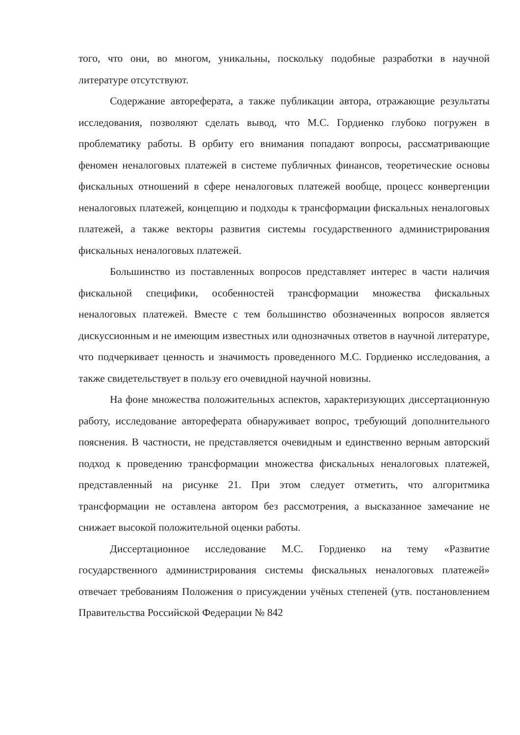того, что они, во многом, уникальны, поскольку подобные разработки в научной литературе отсутствуют.
Содержание автореферата, а также публикации автора, отражающие результаты исследования, позволяют сделать вывод, что М.С. Гордиенко глубоко погружен в проблематику работы. В орбиту его внимания попадают вопросы, рассматривающие феномен неналоговых платежей в системе публичных финансов, теоретические основы фискальных отношений в сфере неналоговых платежей вообще, процесс конвергенции неналоговых платежей, концепцию и подходы к трансформации фискальных неналоговых платежей, а также векторы развития системы государственного администрирования фискальных неналоговых платежей.
Большинство из поставленных вопросов представляет интерес в части наличия фискальной специфики, особенностей трансформации множества фискальных неналоговых платежей. Вместе с тем большинство обозначенных вопросов является дискуссионным и не имеющим известных или однозначных ответов в научной литературе, что подчеркивает ценность и значимость проведенного М.С. Гордиенко исследования, а также свидетельствует в пользу его очевидной научной новизны.
На фоне множества положительных аспектов, характеризующих диссертационную работу, исследование автореферата обнаруживает вопрос, требующий дополнительного пояснения. В частности, не представляется очевидным и единственно верным авторский подход к проведению трансформации множества фискальных неналоговых платежей, представленный на рисунке 21. При этом следует отметить, что алгоритмика трансформации не оставлена автором без рассмотрения, а высказанное замечание не снижает высокой положительной оценки работы.
Диссертационное исследование М.С. Гордиенко на тему «Развитие государственного администрирования системы фискальных неналоговых платежей» отвечает требованиям Положения о присуждении учёных степеней (утв. постановлением Правительства Российской Федерации № 842